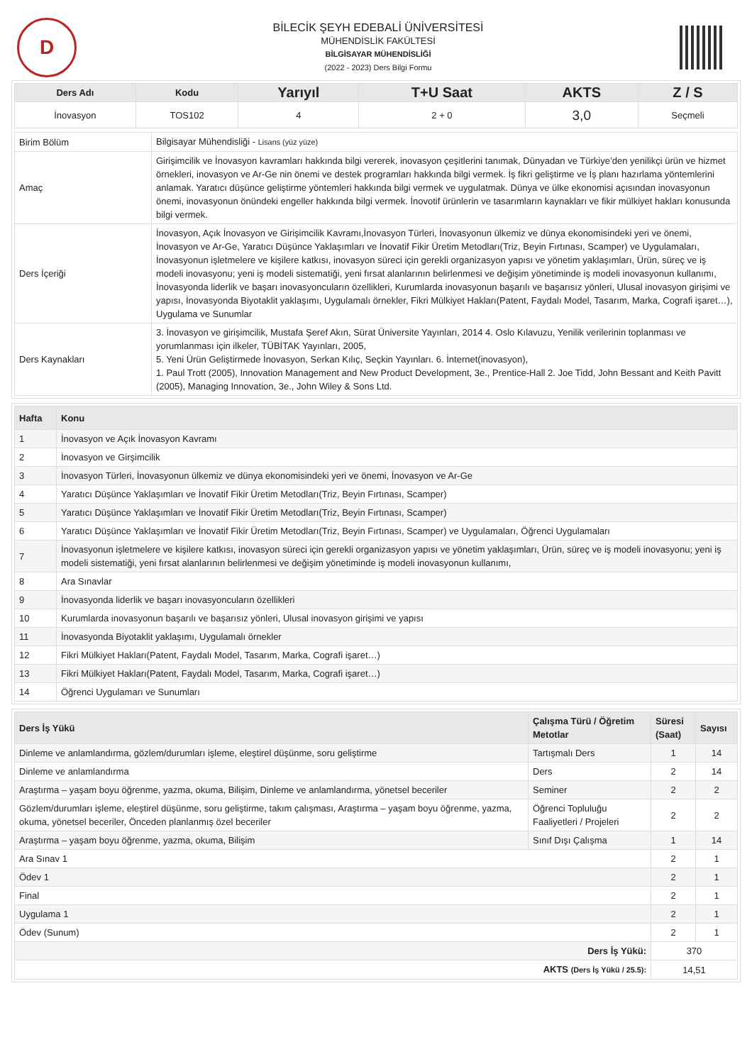D
BİLECİK ŞEYH EDEBALİ ÜNİVERSİTESİ
MÜHENDİSLİK FAKÜLTESİ
BİLGİSAYAR MÜHENDİSLİĞİ
(2022 - 2023) Ders Bilgi Formu
| Ders Adı | Kodu | Yarıyıl | T+U Saat | AKTS | Z / S |
| --- | --- | --- | --- | --- | --- |
| İnovasyon | TOS102 | 4 | 2 + 0 | 3,0 | Seçmeli |
| Birim Bölüm | Bilgisayar Mühendisliği - Lisans (yüz yüze) |
| Amaç | Girişimcilik ve İnovasyon kavramları hakkında bilgi vererek, inovasyon çeşitlerini tanımak, Dünyadan ve Türkiye’den yenilikçi ürün ve hizmet örnekleri, inovasyon ve Ar-Ge nin önemi ve destek programları hakkında bilgi vermek. İş fikri geliştirme ve İş planı hazırlama yöntemlerini anlamak. Yaratıcı düşünce geliştirme yöntemleri hakkında bilgi vermek ve uygulatmak. Dünya ve ülke ekonomisi açısından inovasyonun önemi, inovasyonun önündeki engeller hakkında bilgi vermek. İnovotif ürünlerin ve tasarımların kaynakları ve fikir mülkiyet hakları konusunda bilgi vermek. |
| Ders İçeriği | İnovasyon, Açık İnovasyon ve Girişimcilik Kavramı,İnovasyon Türleri, İnovasyonun ülkemiz ve dünya ekonomisindeki yeri ve önemi, İnovasyon ve Ar-Ge, Yaratıcı Düşünce Yaklaşımları ve İnovatif Fikir Üretim Metodları(Triz, Beyin Fırtınası, Scamper) ve Uygulamaları, İnovasyonun işletmelere ve kişilere katkısı, inovasyon süreci için gerekli organizasyon yapısı ve yönetim yaklaşımları, Ürün, süreç ve iş modeli inovasyonu; yeni iş modeli sistematiği, yeni fırsat alanlarının belirlenmesi ve değişim yönetiminde iş modeli inovasyonun kullanımı, İnovasyonda liderlik ve başarı inovasyoncuların özellikleri, Kurumlarda inovasyonun başarılı ve başarısız yönleri, Ulusal inovasyon girişimi ve yapısı, İnovasyonda Biyotaklit yaklaşımı, Uygulamalı örnekler, Fikri Mülkiyet Hakları(Patent, Faydalı Model, Tasarım, Marka, Cografi işaret…), Uygulama ve Sunumlar |
| Ders Kaynakları | 3. İnovasyon ve girişimcilik, Mustafa Şeref Akın, Sürat Üniversite Yayınları, 2014 4. Oslo Kılavuzu, Yenilik verilerinin toplanması ve yorumlanması için ilkeler, TÜBİTAK Yayınları, 2005, 5. Yeni Ürün Geliştirmede İnovasyon, Serkan Kılıç, Seçkin Yayınları. 6. İnternet(inovasyon), 1. Paul Trott (2005), Innovation Management and New Product Development, 3e., Prentice-Hall 2. Joe Tidd, John Bessant and Keith Pavitt (2005), Managing Innovation, 3e., John Wiley & Sons Ltd. |
| Hafta | Konu |
| --- | --- |
| 1 | İnovasyon ve Açık İnovasyon Kavramı |
| 2 | İnovasyon ve Girşimcilik |
| 3 | İnovasyon Türleri, İnovasyonun ülkemiz ve dünya ekonomisindeki yeri ve önemi, İnovasyon ve Ar-Ge |
| 4 | Yaratıcı Düşünce Yaklaşımları ve İnovatif Fikir Üretim Metodları(Triz, Beyin Fırtınası, Scamper) |
| 5 | Yaratıcı Düşünce Yaklaşımları ve İnovatif Fikir Üretim Metodları(Triz, Beyin Fırtınası, Scamper) |
| 6 | Yaratıcı Düşünce Yaklaşımları ve İnovatif Fikir Üretim Metodları(Triz, Beyin Fırtınası, Scamper) ve Uygulamaları, Öğrenci Uygulamaları |
| 7 | İnovasyonun işletmelere ve kişilere katkısı, inovasyon süreci için gerekli organizasyon yapısı ve yönetim yaklaşımları, Ürün, süreç ve iş modeli inovasyonu; yeni iş modeli sistematiği, yeni fırsat alanlarının belirlenmesi ve değişim yönetiminde iş modeli inovasyonun kullanımı, |
| 8 | Ara Sınavlar |
| 9 | İnovasyonda liderlik ve başarı inovasyoncuların özellikleri |
| 10 | Kurumlarda inovasyonun başarılı ve başarısız yönleri, Ulusal inovasyon girişimi ve yapısı |
| 11 | İnovasyonda Biyotaklit yaklaşımı, Uygulamalı örnekler |
| 12 | Fikri Mülkiyet Hakları(Patent, Faydalı Model, Tasarım, Marka, Cografi işaret…) |
| 13 | Fikri Mülkiyet Hakları(Patent, Faydalı Model, Tasarım, Marka, Cografi işaret…) |
| 14 | Öğrenci Uygulamarı ve Sunumları |
| Ders İş Yükü | Çalışma Türü / Öğretim Metotlar | Süresi (Saat) | Sayısı |
| --- | --- | --- | --- |
| Dinleme ve anlamlandırma, gözlem/durumları işleme, eleştirel düşünme, soru geliştirme | Tartışmalı Ders | 1 | 14 |
| Dinleme ve anlamlandırma | Ders | 2 | 14 |
| Araştırma – yaşam boyu öğrenme, yazma, okuma, Bilişim, Dinleme ve anlamlandırma, yönetsel beceriler | Seminer | 2 | 2 |
| Gözlem/durumları işleme, eleştirel düşünme, soru geliştirme, takım çalışması, Araştırma – yaşam boyu öğrenme, yazma, okuma, yönetsel beceriler, Önceden planlanmış özel beceriler | Öğrenci Topluluğu Faaliyetleri / Projeleri | 2 | 2 |
| Araştırma – yaşam boyu öğrenme, yazma, okuma, Bilişim | Sınıf Dışı Çalışma | 1 | 14 |
| Ara Sınav 1 | | 2 | 1 |
| Ödev 1 | | 2 | 1 |
| Final | | 2 | 1 |
| Uygulama 1 | | 2 | 1 |
| Ödev (Sunum) | | 2 | 1 |
| Ders İş Yükü: | | 370 | |
| AKTS (Ders İş Yükü / 25.5): | | 14,51 | |